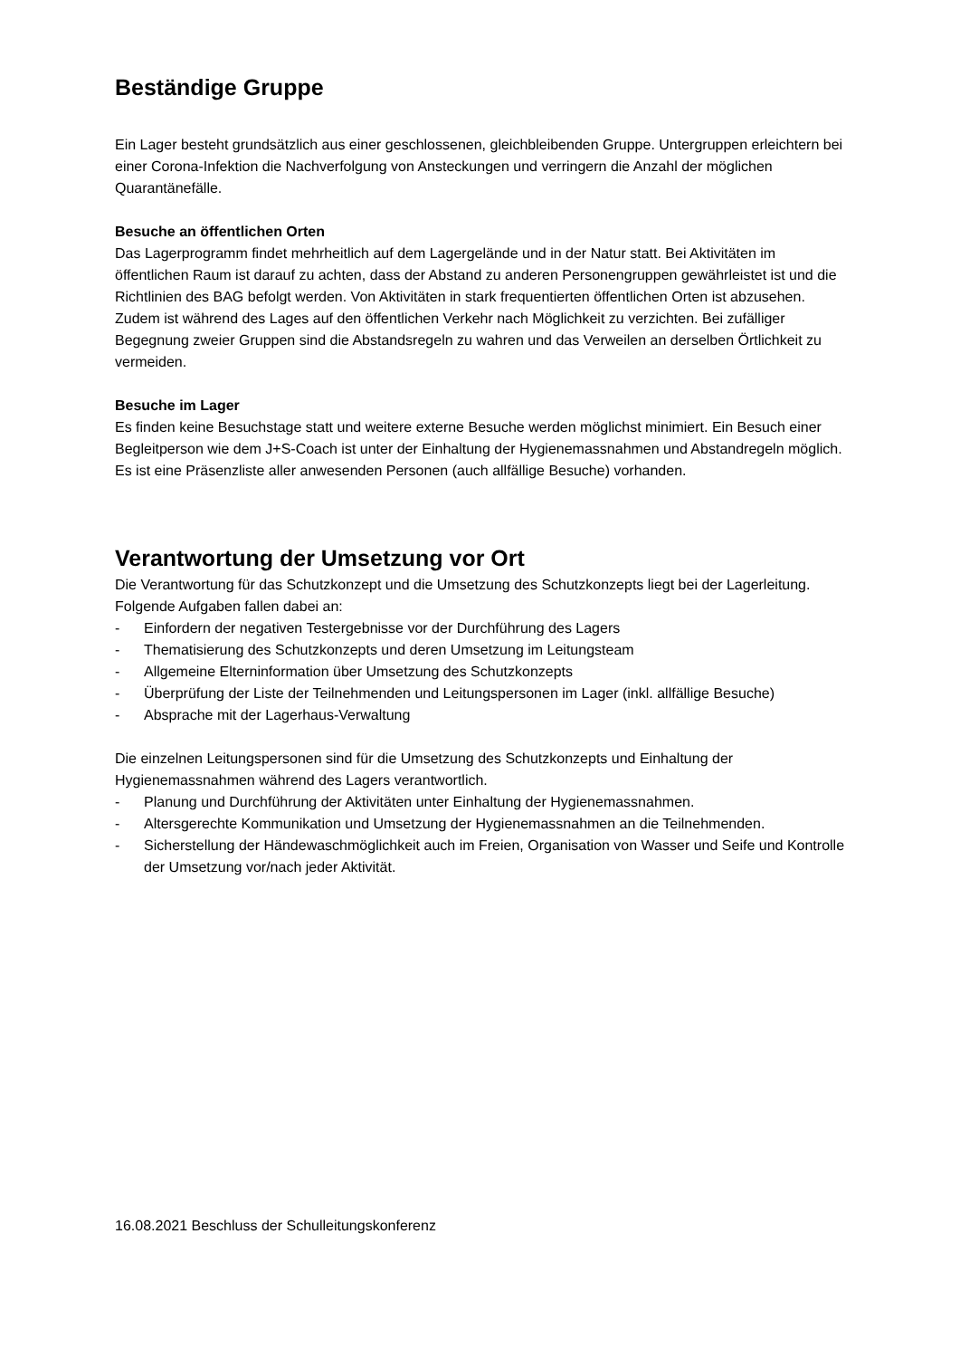Beständige Gruppe
Ein Lager besteht grundsätzlich aus einer geschlossenen, gleichbleibenden Gruppe. Untergruppen erleichtern bei einer Corona-Infektion die Nachverfolgung von Ansteckungen und verringern die Anzahl der möglichen Quarantänefälle.
Besuche an öffentlichen Orten
Das Lagerprogramm findet mehrheitlich auf dem Lagergelände und in der Natur statt. Bei Aktivitäten im öffentlichen Raum ist darauf zu achten, dass der Abstand zu anderen Personengruppen gewährleistet ist und die Richtlinien des BAG befolgt werden. Von Aktivitäten in stark frequentierten öffentlichen Orten ist abzusehen. Zudem ist während des Lages auf den öffentlichen Verkehr nach Möglichkeit zu verzichten. Bei zufälliger Begegnung zweier Gruppen sind die Abstandsregeln zu wahren und das Verweilen an derselben Örtlichkeit zu vermeiden.
Besuche im Lager
Es finden keine Besuchstage statt und weitere externe Besuche werden möglichst minimiert. Ein Besuch einer Begleitperson wie dem J+S-Coach ist unter der Einhaltung der Hygienemassnahmen und Abstandregeln möglich. Es ist eine Präsenzliste aller anwesenden Personen (auch allfällige Besuche) vorhanden.
Verantwortung der Umsetzung vor Ort
Die Verantwortung für das Schutzkonzept und die Umsetzung des Schutzkonzepts liegt bei der Lagerleitung. Folgende Aufgaben fallen dabei an:
- Einfordern der negativen Testergebnisse vor der Durchführung des Lagers
- Thematisierung des Schutzkonzepts und deren Umsetzung im Leitungsteam
- Allgemeine Elterninformation über Umsetzung des Schutzkonzepts
- Überprüfung der Liste der Teilnehmenden und Leitungspersonen im Lager (inkl. allfällige Besuche)
- Absprache mit der Lagerhaus-Verwaltung
Die einzelnen Leitungspersonen sind für die Umsetzung des Schutzkonzepts und Einhaltung der Hygienemassnahmen während des Lagers verantwortlich.
- Planung und Durchführung der Aktivitäten unter Einhaltung der Hygienemassnahmen.
- Altersgerechte Kommunikation und Umsetzung der Hygienemassnahmen an die Teilnehmenden.
- Sicherstellung der Händewaschmöglichkeit auch im Freien, Organisation von Wasser und Seife und Kontrolle der Umsetzung vor/nach jeder Aktivität.
16.08.2021 Beschluss der Schulleitungskonferenz